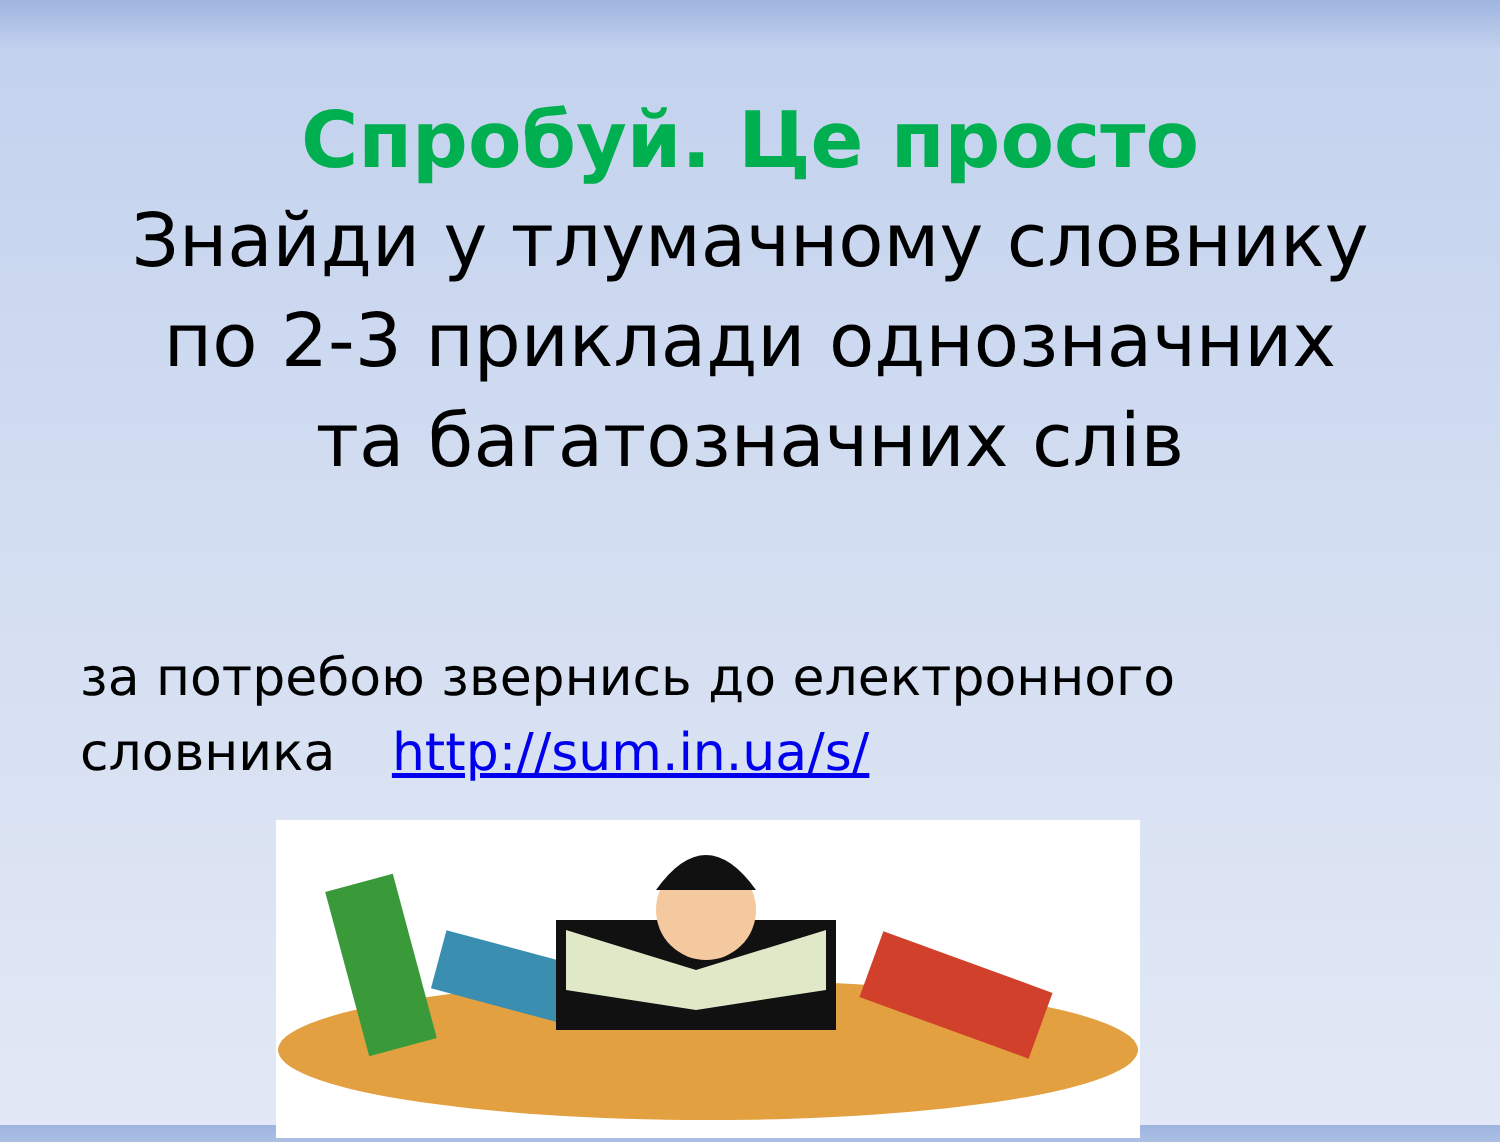Спробуй. Це просто
Знайди у тлумачному словнику
по 2-3 приклади однозначних
та багатозначних слів
за потребою звернись до електронного
словника http://sum.in.ua/s/